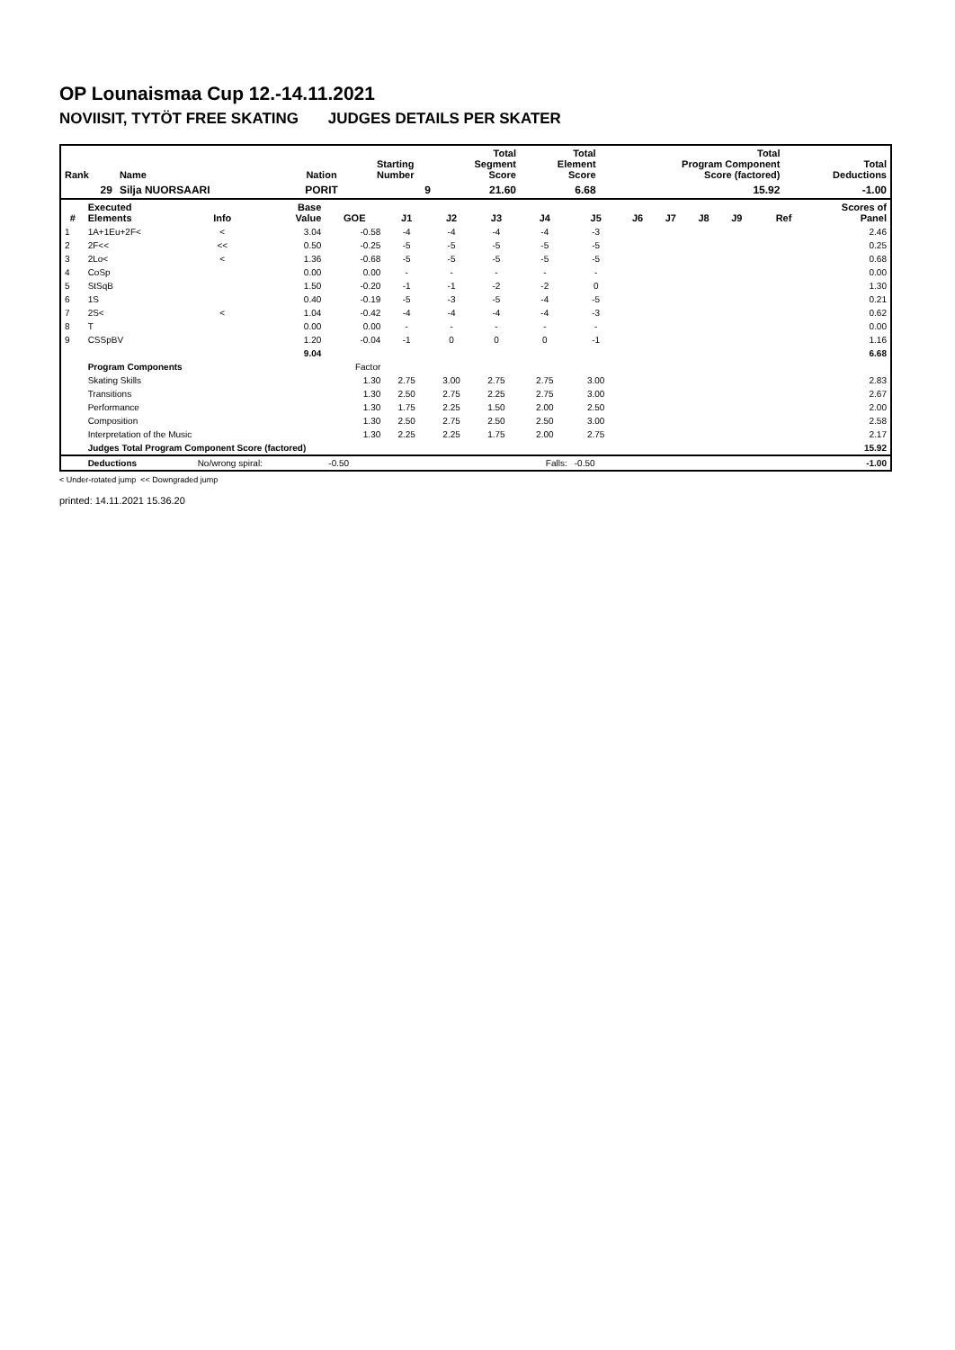OP Lounaismaa Cup 12.-14.11.2021
NOVIISIT, TYTÖT FREE SKATING JUDGES DETAILS PER SKATER
| Rank | Name | Nation | Starting Number | Total Segment Score | Total Element Score | Total Program Component Score (factored) | Total Deductions |
| --- | --- | --- | --- | --- | --- | --- | --- |
| 29 | Silja NUORSAARI | PORIT | 9 | 21.60 | 6.68 | 15.92 | -1.00 |
| # | Executed Elements | Info | Base Value | GOE | J1 | J2 | J3 | J4 | J5 | J6 | J7 | J8 | J9 | Ref | Scores of Panel |
| --- | --- | --- | --- | --- | --- | --- | --- | --- | --- | --- | --- | --- | --- | --- | --- |
| 1 | 1A+1Eu+2F< | < | 3.04 | -0.58 | -4 | -4 | -4 | -4 | -3 | | | | | | 2.46 |
| 2 | 2F<< | << | 0.50 | -0.25 | -5 | -5 | -5 | -5 | -5 | | | | | | 0.25 |
| 3 | 2Lo< | < | 1.36 | -0.68 | -5 | -5 | -5 | -5 | -5 | | | | | | 0.68 |
| 4 | CoSp | | 0.00 | 0.00 | - | - | - | - | - | | | | | | 0.00 |
| 5 | StSqB | | 1.50 | -0.20 | -1 | -1 | -2 | -2 | 0 | | | | | | 1.30 |
| 6 | 1S | | 0.40 | -0.19 | -5 | -3 | -5 | -4 | -5 | | | | | | 0.21 |
| 7 | 2S< | < | 1.04 | -0.42 | -4 | -4 | -4 | -4 | -3 | | | | | | 0.62 |
| 8 | T | | 0.00 | 0.00 | - | - | - | - | - | | | | | | 0.00 |
| 9 | CSSpBV | | 1.20 | -0.04 | -1 | 0 | 0 | 0 | -1 | | | | | | 1.16 |
| | | | 9.04 | | | | | | | | | | | | 6.68 |
| | Program Components | | | Factor | | | | | | | | | | | |
| | Skating Skills | | | 1.30 | 2.75 | 3.00 | 2.75 | 2.75 | 3.00 | | | | | | 2.83 |
| | Transitions | | | 1.30 | 2.50 | 2.75 | 2.25 | 2.75 | 3.00 | | | | | | 2.67 |
| | Performance | | | 1.30 | 1.75 | 2.25 | 1.50 | 2.00 | 2.50 | | | | | | 2.00 |
| | Composition | | | 1.30 | 2.50 | 2.75 | 2.50 | 2.50 | 3.00 | | | | | | 2.58 |
| | Interpretation of the Music | | | 1.30 | 2.25 | 2.25 | 1.75 | 2.00 | 2.75 | | | | | | 2.17 |
| | Judges Total Program Component Score (factored) | | | | | | | | | | | | | | 15.92 |
| | Deductions | No/wrong spiral: | | -0.50 | | | | Falls: | -0.50 | | | | | | -1.00 |
< Under-rotated jump << Downgraded jump
printed: 14.11.2021 15.36.20